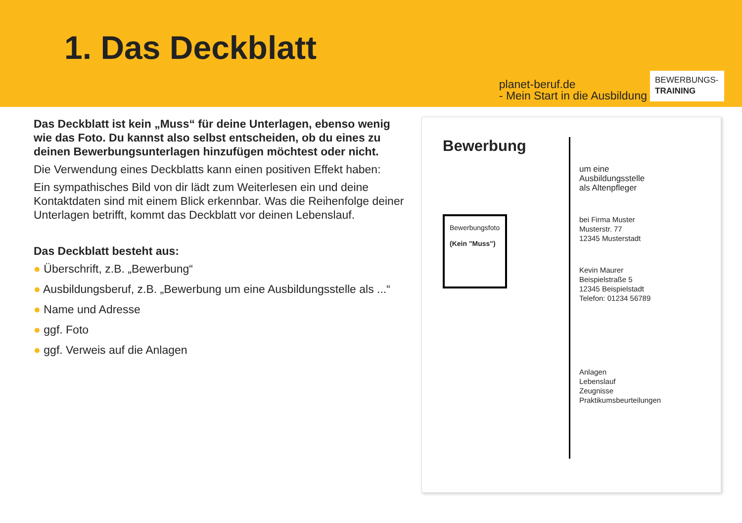1. Das Deckblatt
planet-beruf.de
- Mein Start in die Ausbildung
BEWERBUNGS-
TRAINING
Das Deckblatt ist kein „Muss“ für deine Unterlagen, ebenso wenig wie das Foto. Du kannst also selbst entscheiden, ob du eines zu deinen Bewerbungsunterlagen hinzufügen möchtest oder nicht.
Die Verwendung eines Deckblatts kann einen positiven Effekt haben:
Ein sympathisches Bild von dir lädt zum Weiterlesen ein und deine Kontaktdaten sind mit einem Blick erkennbar. Was die Reihenfolge deiner Unterlagen betrifft, kommt das Deckblatt vor deinen Lebenslauf.
Das Deckblatt besteht aus:
● Überschrift, z.B. „Bewerbung“
● Ausbildungsberuf, z.B. „Bewerbung um eine Ausbildungsstelle als ...“
● Name und Adresse
● ggf. Foto
● ggf. Verweis auf die Anlagen
Bewerbung
Bewerbungsfoto
(Kein "Muss")
um eine
Ausbildungsstelle
als Altenpfleger
bei Firma Muster
Musterstr. 77
12345 Musterstadt
Kevin Maurer
Beispielstraße 5
12345 Beispielstadt
Telefon: 01234 56789
Anlagen
Lebenslauf
Zeugnisse
Praktikumsbeurteilungen